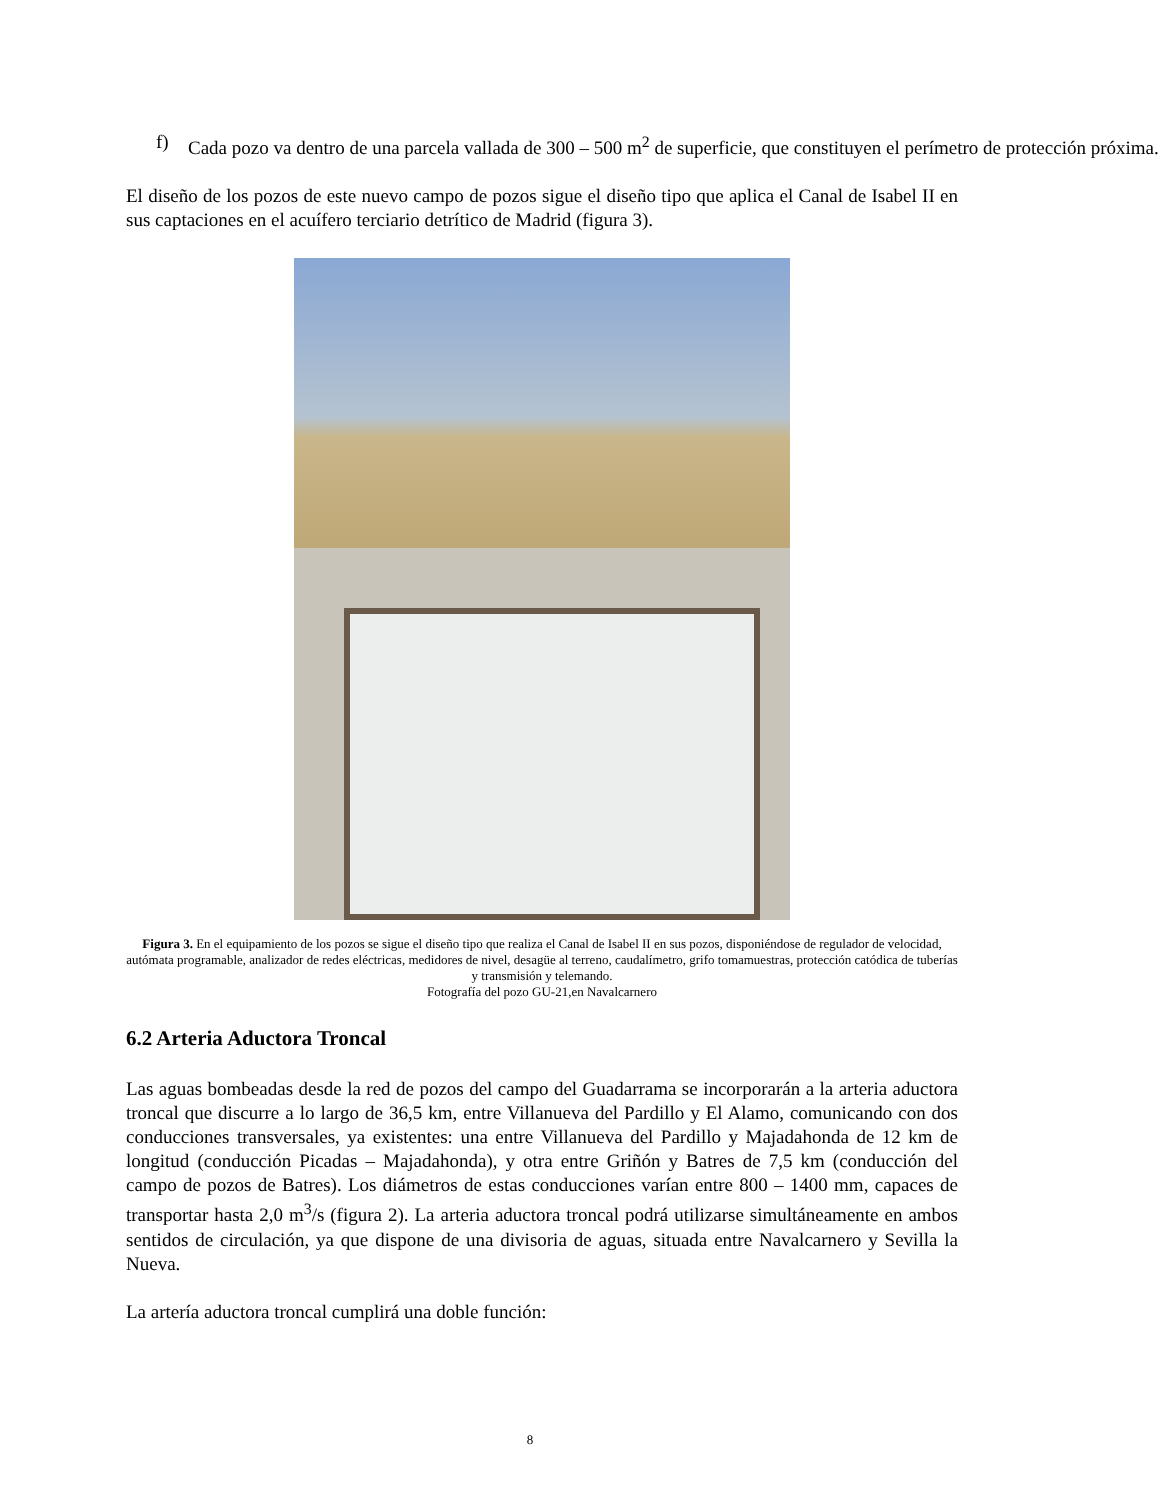f) Cada pozo va dentro de una parcela vallada de 300 – 500 m<sup>2</sup> de superficie, que constituyen el perímetro de protección próxima.
El diseño de los pozos de este nuevo campo de pozos sigue el diseño tipo que aplica el Canal de Isabel II en sus captaciones en el acuífero terciario detrítico de Madrid (figura 3).
Figura 3. En el equipamiento de los pozos se sigue el diseño tipo que realiza el Canal de Isabel II en sus pozos, disponiéndose de regulador de velocidad, autómata programable, analizador de redes eléctricas, medidores de nivel, desagüe al terreno, caudalímetro, grifo tomamuestras, protección catódica de tuberías y transmisión y telemando.
Fotografía del pozo GU-21,en Navalcarnero
6.2 Arteria Aductora Troncal
Las aguas bombeadas desde la red de pozos del campo del Guadarrama se incorporarán a la arteria aductora troncal que discurre a lo largo de 36,5 km, entre Villanueva del Pardillo y El Alamo, comunicando con dos conducciones transversales, ya existentes: una entre Villanueva del Pardillo y Majadahonda de 12 km de longitud (conducción Picadas – Majadahonda), y otra entre Griñón y Batres de 7,5 km (conducción del campo de pozos de Batres). Los diámetros de estas conducciones varían entre 800 – 1400 mm, capaces de transportar hasta 2,0 m<sup>3</sup>/s (figura 2). La arteria aductora troncal podrá utilizarse simultáneamente en ambos sentidos de circulación, ya que dispone de una divisoria de aguas, situada entre Navalcarnero y Sevilla la Nueva.
La artería aductora troncal cumplirá una doble función:
8